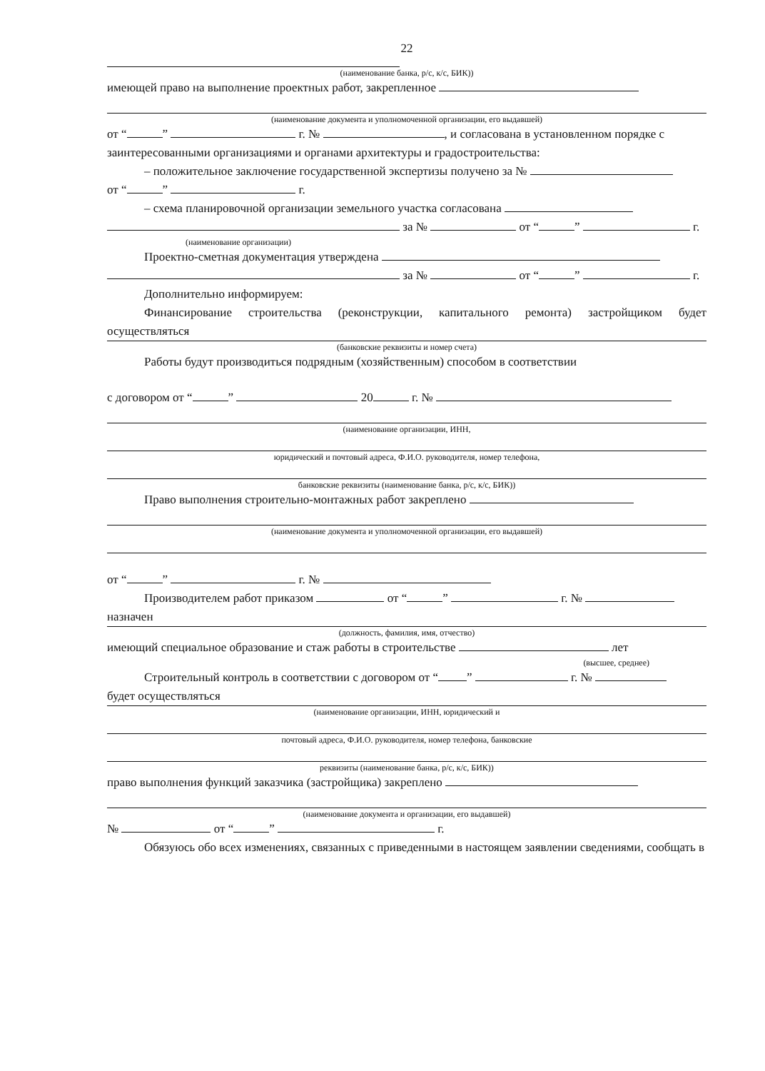22
(наименование банка, р/с, к/с, БИК))
имеющей право на выполнение проектных работ, закрепленное
(наименование документа и уполномоченной организации, его выдавшей)
от “ ” г. № , и согласована в установленном порядке с заинтересованными организациями и органами архитектуры и градостроительства:
– положительное заключение государственной экспертизы получено за №
от “ ” г.
– схема планировочной организации земельного участка согласована
за № от “ ” г.
(наименование организации)
Проектно-сметная документация утверждена
за № от “ ” г.
Дополнительно информируем:
Финансирование строительства (реконструкции, капитального ремонта) застройщиком будет осуществляться
(банковские реквизиты и номер счета)
Работы будут производиться подрядным (хозяйственным) способом в соответствии
с договором от “ ” 20 г. №
(наименование организации, ИНН,
юридический и почтовый адреса, Ф.И.О. руководителя, номер телефона,
банковские реквизиты (наименование банка, р/с, к/с, БИК))
Право выполнения строительно-монтажных работ закреплено
(наименование документа и уполномоченной организации, его выдавшей)
от “ ” г. №
Производителем работ приказом от “ ” г. №
назначен
(должность, фамилия, имя, отчество)
имеющий специальное образование и стаж работы в строительстве лет
(высшее, среднее)
Строительный контроль в соответствии с договором от “ ” г. №
будет осуществляться
(наименование организации, ИНН, юридический и
почтовый адреса, Ф.И.О. руководителя, номер телефона, банковские
реквизиты (наименование банка, р/с, к/с, БИК))
право выполнения функций заказчика (застройщика) закреплено
(наименование документа и организации, его выдавшей)
№ от “ ” г.
Обязуюсь обо всех изменениях, связанных с приведенными в настоящем заявлении сведениями, сообщать в